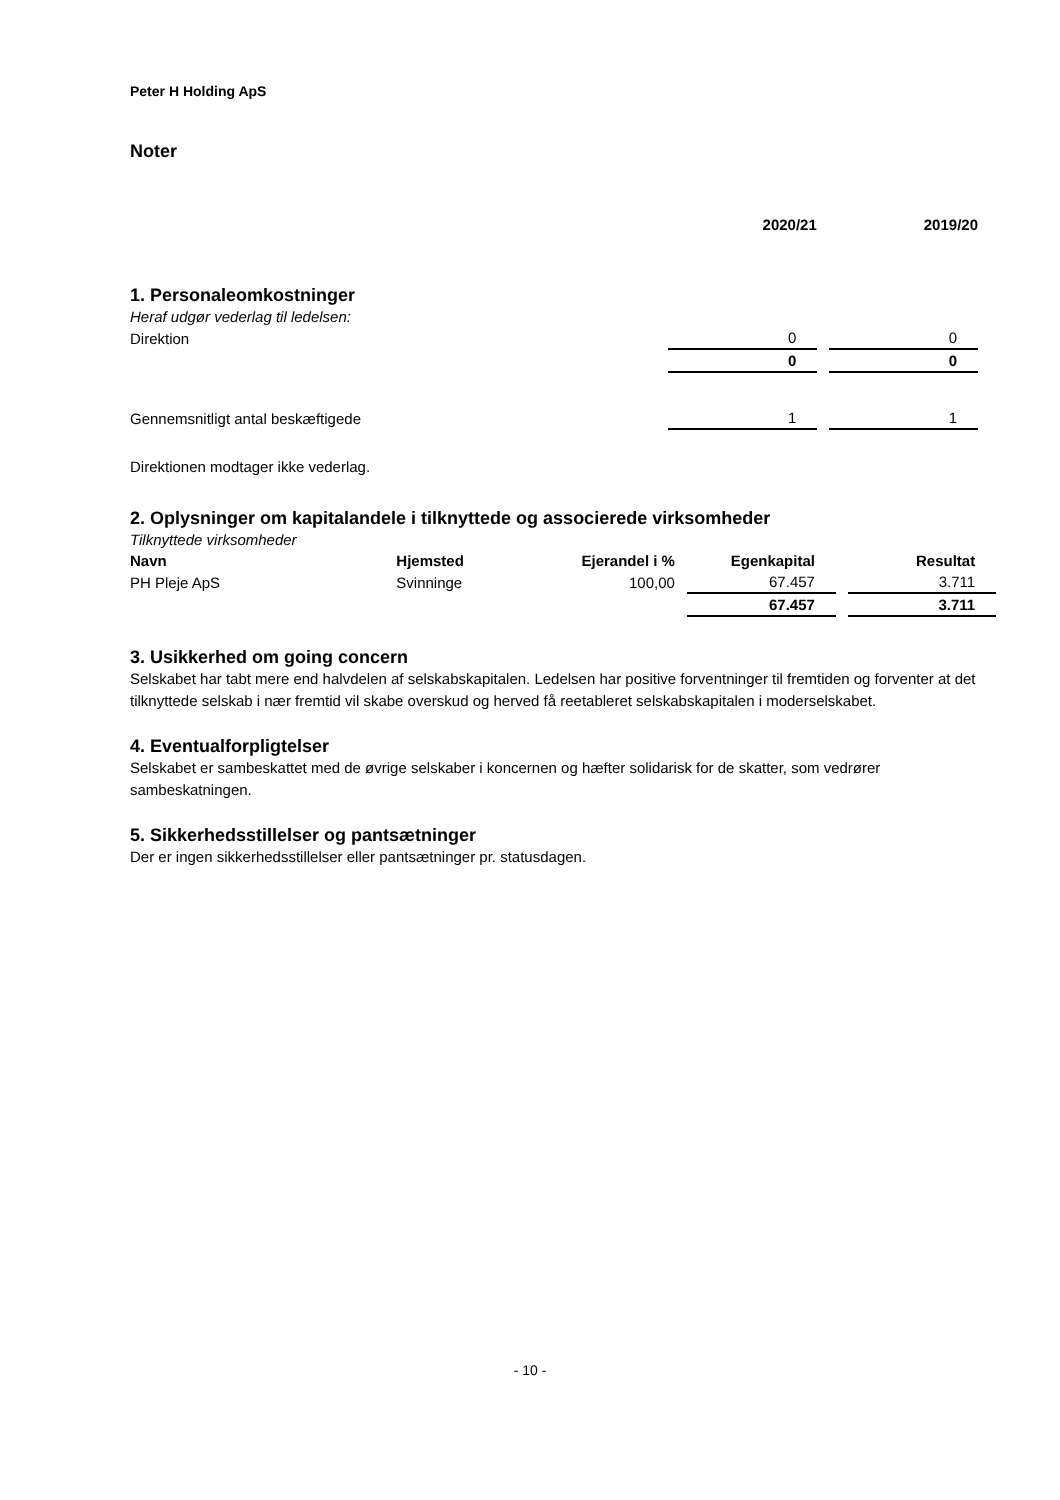Peter H Holding ApS
Noter
| | 2020/21 | 2019/20 |
| --- | --- | --- |
1. Personaleomkostninger
| Heraf udgør vederlag til ledelsen: | | |
| Direktion | 0 | 0 |
| | 0 | 0 |
| Gennemsnitligt antal beskæftigede | 1 | 1 |
Direktionen modtager ikke vederlag.
2. Oplysninger om kapitalandele i tilknyttede og associerede virksomheder
| Tilknyttede virksomheder | | | | |
| Navn | Hjemsted | Ejerandel i % | Egenkapital | Resultat |
| PH Pleje ApS | Svinninge | 100,00 | 67.457 | 3.711 |
| | | | 67.457 | 3.711 |
3. Usikkerhed om going concern
Selskabet har tabt mere end halvdelen af selskabskapitalen. Ledelsen har positive forventninger til fremtiden og forventer at det tilknyttede selskab i nær fremtid vil skabe overskud og herved få reetableret selskabskapitalen i moderselskabet.
4. Eventualforpligtelser
Selskabet er sambeskattet med de øvrige selskaber i koncernen og hæfter solidarisk for de skatter, som vedrører sambeskatningen.
5. Sikkerhedsstillelser og pantsætninger
Der er ingen sikkerhedsstillelser eller pantsætninger pr. statusdagen.
- 10 -